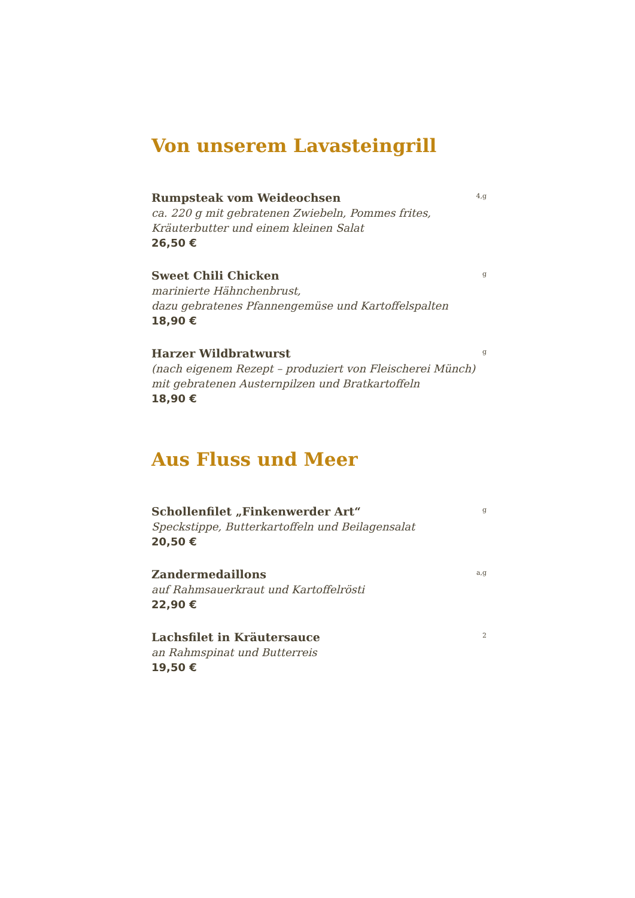Von unserem Lavasteingrill
Rumpsteak vom Weideochsen
4,g
ca. 220 g mit gebratenen Zwiebeln, Pommes frites,
Kräuterbutter und einem kleinen Salat
26,50 €
Sweet Chili Chicken
g
marinierte Hähnchenbrust,
dazu gebratenes Pfannengemüse und Kartoffelspalten
18,90 €
Harzer Wildbratwurst
g
(nach eigenem Rezept – produziert von Fleischerei Münch)
mit gebratenen Austernpilzen und Bratkartoffeln
18,90 €
Aus Fluss und Meer
Schollenfilet „Finkenwerder Art“
g
Speckstippe, Butterkartoffeln und Beilagensalat
20,50 €
Zandermedaillons
a,g
auf Rahmsauerkraut und Kartoffelrösti
22,90 €
Lachsfilet in Kräutersauce
2
an Rahmspinat und Butterreis
19,50 €